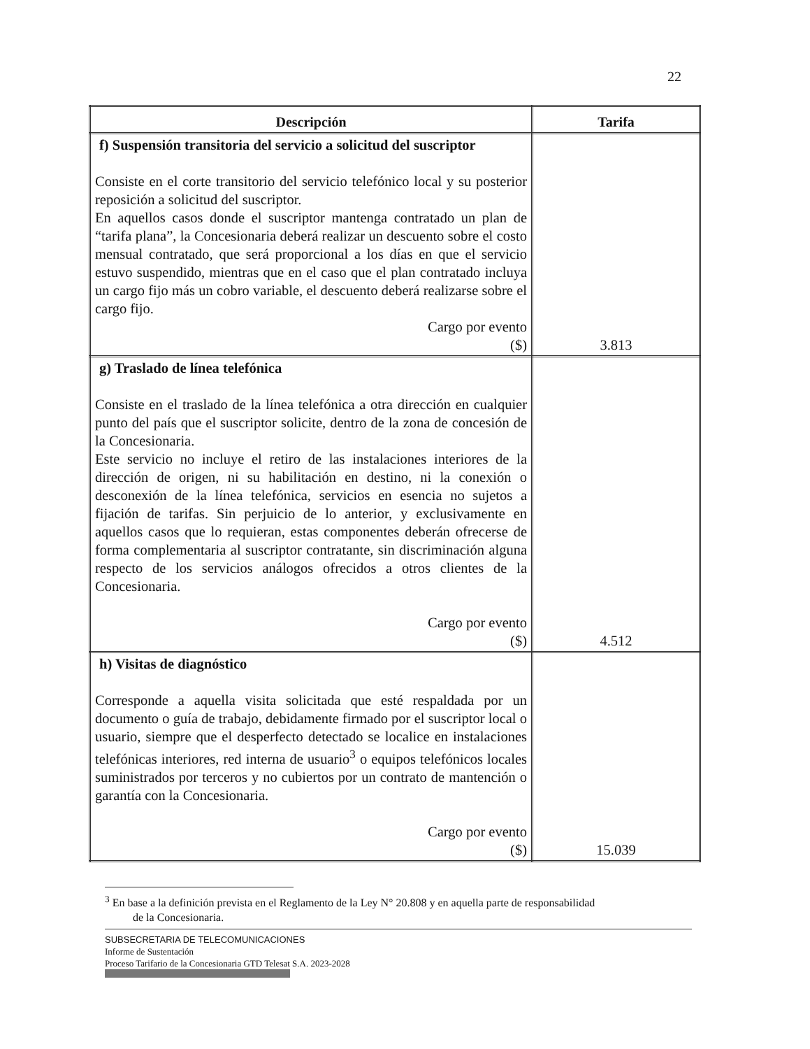22
| Descripción | Tarifa |
| --- | --- |
| f) Suspensión transitoria del servicio a solicitud del suscriptor Consiste en el corte transitorio del servicio telefónico local y su posterior reposición a solicitud del suscriptor. En aquellos casos donde el suscriptor mantenga contratado un plan de “tarifa plana”, la Concesionaria deberá realizar un descuento sobre el costo mensual contratado, que será proporcional a los días en que el servicio estuvo suspendido, mientras que en el caso que el plan contratado incluya un cargo fijo más un cobro variable, el descuento deberá realizarse sobre el cargo fijo. Cargo por evento ($) | 3.813 |
| g) Traslado de línea telefónica Consiste en el traslado de la línea telefónica a otra dirección en cualquier punto del país que el suscriptor solicite, dentro de la zona de concesión de la Concesionaria. Este servicio no incluye el retiro de las instalaciones interiores de la dirección de origen, ni su habilitación en destino, ni la conexión o desconexión de la línea telefónica, servicios en esencia no sujetos a fijación de tarifas. Sin perjuicio de lo anterior, y exclusivamente en aquellos casos que lo requieran, estas componentes deberán ofrecerse de forma complementaria al suscriptor contratante, sin discriminación alguna respecto de los servicios análogos ofrecidos a otros clientes de la Concesionaria. Cargo por evento ($) | 4.512 |
| h) Visitas de diagnóstico Corresponde a aquella visita solicitada que esté respaldada por un documento o guía de trabajo, debidamente firmado por el suscriptor local o usuario, siempre que el desperfecto detectado se localice en instalaciones telefónicas interiores, red interna de usuario<sup>3</sup> o equipos telefónicos locales suministrados por terceros y no cubiertos por un contrato de mantención o garantía con la Concesionaria. Cargo por evento ($) | 15.039 |
<sup>3</sup> En base a la definición prevista en el Reglamento de la Ley N° 20.808 y en aquella parte de responsabilidad
de la Concesionaria.
SUBSECRETARIA DE TELECOMUNICACIONES
Informe de Sustentación
Proceso Tarifario de la Concesionaria GTD Telesat S.A. 2023-2028